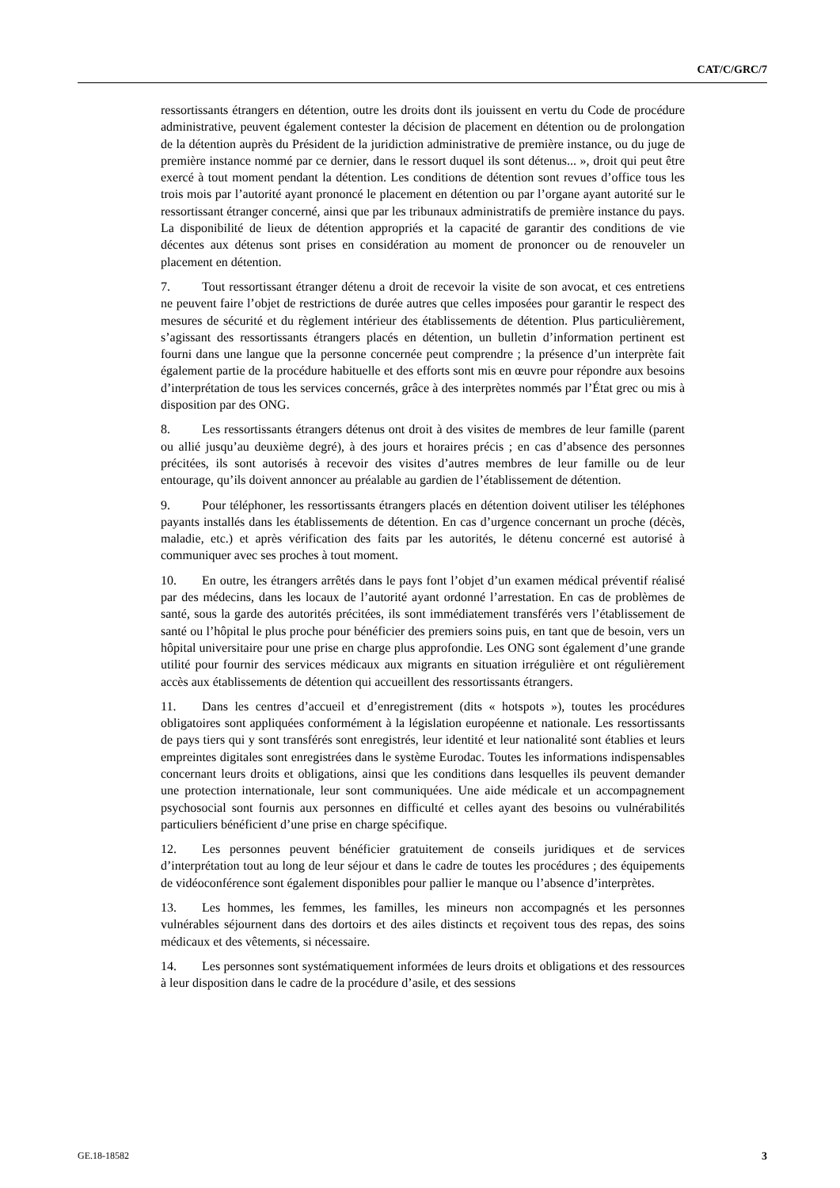CAT/C/GRC/7
ressortissants étrangers en détention, outre les droits dont ils jouissent en vertu du Code de procédure administrative, peuvent également contester la décision de placement en détention ou de prolongation de la détention auprès du Président de la juridiction administrative de première instance, ou du juge de première instance nommé par ce dernier, dans le ressort duquel ils sont détenus... », droit qui peut être exercé à tout moment pendant la détention. Les conditions de détention sont revues d’office tous les trois mois par l’autorité ayant prononcé le placement en détention ou par l’organe ayant autorité sur le ressortissant étranger concerné, ainsi que par les tribunaux administratifs de première instance du pays. La disponibilité de lieux de détention appropriés et la capacité de garantir des conditions de vie décentes aux détenus sont prises en considération au moment de prononcer ou de renouveler un placement en détention.
7. Tout ressortissant étranger détenu a droit de recevoir la visite de son avocat, et ces entretiens ne peuvent faire l’objet de restrictions de durée autres que celles imposées pour garantir le respect des mesures de sécurité et du règlement intérieur des établissements de détention. Plus particulièrement, s’agissant des ressortissants étrangers placés en détention, un bulletin d’information pertinent est fourni dans une langue que la personne concernée peut comprendre ; la présence d’un interprète fait également partie de la procédure habituelle et des efforts sont mis en œuvre pour répondre aux besoins d’interprétation de tous les services concernés, grâce à des interprètes nommés par l’État grec ou mis à disposition par des ONG.
8. Les ressortissants étrangers détenus ont droit à des visites de membres de leur famille (parent ou allié jusqu’au deuxième degré), à des jours et horaires précis ; en cas d’absence des personnes précitées, ils sont autorisés à recevoir des visites d’autres membres de leur famille ou de leur entourage, qu’ils doivent annoncer au préalable au gardien de l’établissement de détention.
9. Pour téléphoner, les ressortissants étrangers placés en détention doivent utiliser les téléphones payants installés dans les établissements de détention. En cas d’urgence concernant un proche (décès, maladie, etc.) et après vérification des faits par les autorités, le détenu concerné est autorisé à communiquer avec ses proches à tout moment.
10. En outre, les étrangers arrêtés dans le pays font l’objet d’un examen médical préventif réalisé par des médecins, dans les locaux de l’autorité ayant ordonné l’arrestation. En cas de problèmes de santé, sous la garde des autorités précitées, ils sont immédiatement transférés vers l’établissement de santé ou l’hôpital le plus proche pour bénéficier des premiers soins puis, en tant que de besoin, vers un hôpital universitaire pour une prise en charge plus approfondie. Les ONG sont également d’une grande utilité pour fournir des services médicaux aux migrants en situation irrégulière et ont régulièrement accès aux établissements de détention qui accueillent des ressortissants étrangers.
11. Dans les centres d’accueil et d’enregistrement (dits « hotspots »), toutes les procédures obligatoires sont appliquées conformément à la législation européenne et nationale. Les ressortissants de pays tiers qui y sont transférés sont enregistrés, leur identité et leur nationalité sont établies et leurs empreintes digitales sont enregistrées dans le système Eurodac. Toutes les informations indispensables concernant leurs droits et obligations, ainsi que les conditions dans lesquelles ils peuvent demander une protection internationale, leur sont communiquées. Une aide médicale et un accompagnement psychosocial sont fournis aux personnes en difficulté et celles ayant des besoins ou vulnérabilités particuliers bénéficient d’une prise en charge spécifique.
12. Les personnes peuvent bénéficier gratuitement de conseils juridiques et de services d’interprétation tout au long de leur séjour et dans le cadre de toutes les procédures ; des équipements de vidéoconférence sont également disponibles pour pallier le manque ou l’absence d’interprètes.
13. Les hommes, les femmes, les familles, les mineurs non accompagnés et les personnes vulnérables séjournent dans des dortoirs et des ailes distincts et reçoivent tous des repas, des soins médicaux et des vêtements, si nécessaire.
14. Les personnes sont systématiquement informées de leurs droits et obligations et des ressources à leur disposition dans le cadre de la procédure d’asile, et des sessions
GE.18-18582 3